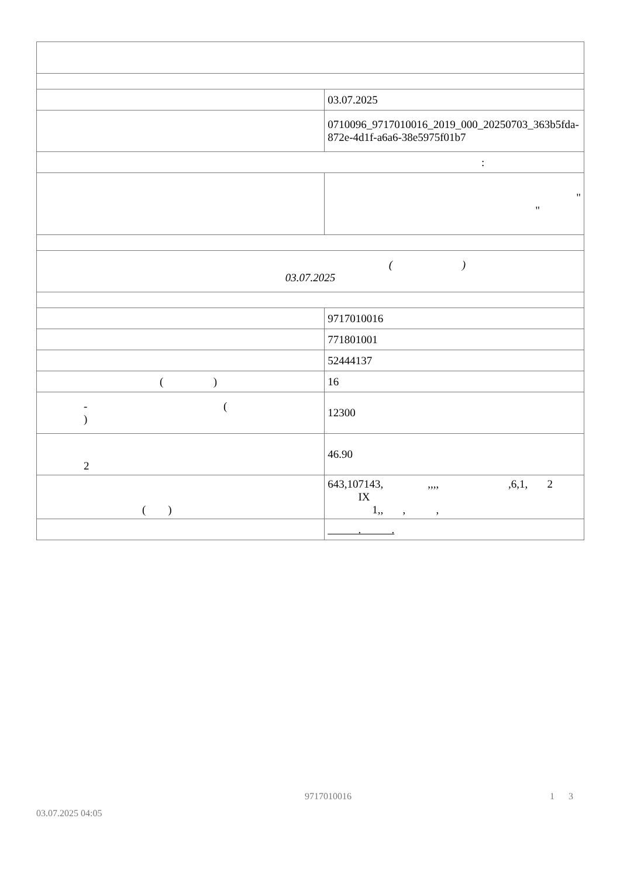| | 03.07.2025 |
| | 0710096_9717010016_2019_000_20250703_363b5fda-872e-4d1f-a6a6-38e5975f01b7 |
| : | |
| | " " |
| ( ) 03.07.2025 | |
| | 9717010016 |
| | 771801001 |
| | 52444137 |
| ( ) | 16 |
| - ( ) | 12300 |
| 2 | 46.90 |
| ( ) | 643,107143, ,,,, ,6,1, 2 IX 1,, , , |
| | . . |
9717010016 1 3
03.07.2025 04:05